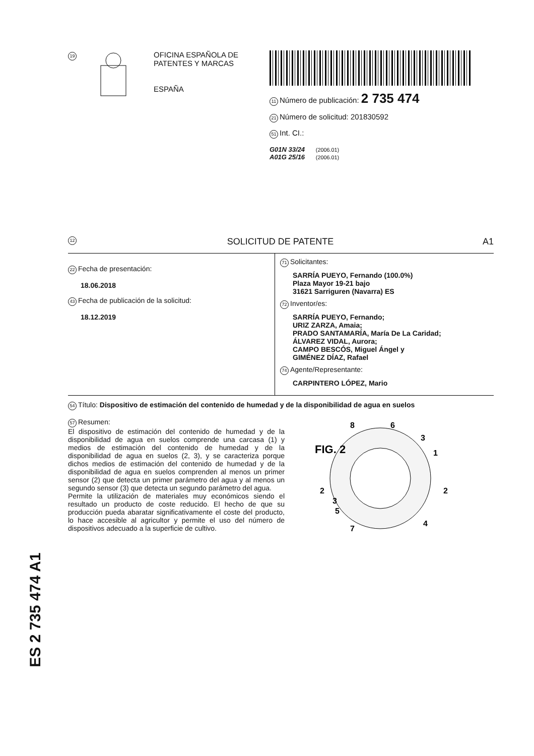19
OFICINA ESPAÑOLA DE
PATENTES Y MARCAS
ESPAÑA
11 Número de publicación: 2 735 474
21 Número de solicitud: 201830592
51 Int. CI.:
G01N 33/24 (2006.01)
A01G 25/16 (2006.01)
12 SOLICITUD DE PATENTE A1
22 Fecha de presentación:
18.06.2018
43 Fecha de publicación de la solicitud:
18.12.2019
71 Solicitantes:
SARRÍA PUEYO, Fernando (100.0%)
Plaza Mayor 19-21 bajo
31621 Sarriguren (Navarra) ES
72 Inventor/es:
SARRÍA PUEYO, Fernando;
URIZ ZARZA, Amaia;
PRADO SANTAMARÍA, María De La Caridad;
ÁLVAREZ VIDAL, Aurora;
CAMPO BESCÓS, Miguel Ángel y
GIMÉNEZ DÍAZ, Rafael
74 Agente/Representante:
CARPINTERO LÓPEZ, Mario
54 Título: Dispositivo de estimación del contenido de humedad y de la disponibilidad de agua en suelos
57 Resumen:
El dispositivo de estimación del contenido de humedad y de la disponibilidad de agua en suelos comprende una carcasa (1) y medios de estimación del contenido de humedad y de la disponibilidad de agua en suelos (2, 3), y se caracteriza porque dichos medios de estimación del contenido de humedad y de la disponibilidad de agua en suelos comprenden al menos un primer sensor (2) que detecta un primer parámetro del agua y al menos un segundo sensor (3) que detecta un segundo parámetro del agua.
Permite la utilización de materiales muy económicos siendo el resultado un producto de coste reducido. El hecho de que su producción pueda abaratar significativamente el coste del producto, lo hace accesible al agricultor y permite el uso del número de dispositivos adecuado a la superficie de cultivo.
FIG. 2
8
6
3
1
2
2
3
5
7
4
ES 2 735 474 A1